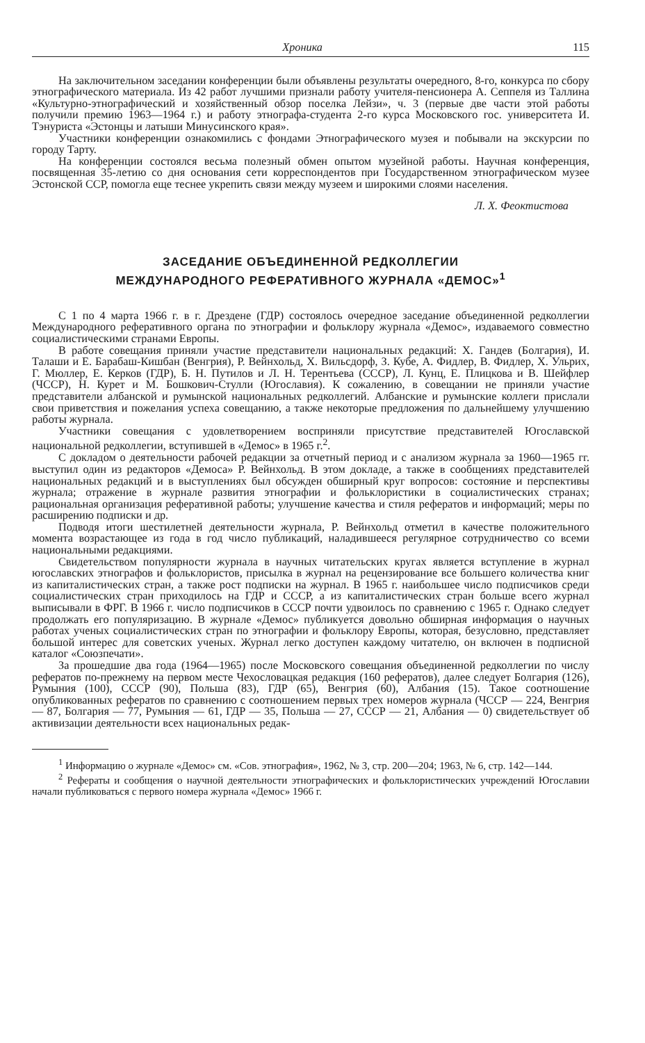Хроника 115
На заключительном заседании конференции были объявлены результаты очередного, 8-го, конкурса по сбору этнографического материала. Из 42 работ лучшими признали работу учителя-пенсионера А. Сеппеля из Таллина «Культурно-этнографический и хозяйственный обзор поселка Лейзи», ч. 3 (первые две части этой работы получили премию 1963—1964 г.) и работу этнографа-студента 2-го курса Московского гос. университета И. Тэнуриста «Эстонцы и латыши Минусинского края».
Участники конференции ознакомились с фондами Этнографического музея и побывали на экскурсии по городу Тарту.
На конференции состоялся весьма полезный обмен опытом музейной работы. Научная конференция, посвященная 35-летию со дня основания сети корреспондентов при Государственном этнографическом музее Эстонской ССР, помогла еще теснее укрепить связи между музеем и широкими слоями населения.
Л. Х. Феоктистова
ЗАСЕДАНИЕ ОБЪЕДИНЕННОЙ РЕДКОЛЛЕГИИ
МЕЖДУНАРОДНОГО РЕФЕРАТИВНОГО ЖУРНАЛА «ДЕМОС»<sup>1</sup>
С 1 по 4 марта 1966 г. в г. Дрездене (ГДР) состоялось очередное заседание объединенной редколлегии Международного реферативного органа по этнографии и фольклору журнала «Демос», издаваемого совместно социалистическими странами Европы.
В работе совещания приняли участие представители национальных редакций: Х. Гандев (Болгария), И. Талаши и Е. Барабаш-Кишбан (Венгрия), Р. Вейнхольд, Х. Вильсдорф, З. Кубе, А. Фидлер, В. Фидлер, Х. Ульрих, Г. Мюллер, Е. Керков (ГДР), Б. Н. Путилов и Л. Н. Терентьева (СССР), Л. Кунц, Е. Плицкова и В. Шейфлер (ЧССР), Н. Курет и М. Бошкович-Стулли (Югославия). К сожалению, в совещании не приняли участие представители албанской и румынской национальных редколлегий. Албанские и румынские коллеги прислали свои приветствия и пожелания успеха совещанию, а также некоторые предложения по дальнейшему улучшению работы журнала.
Участники совещания с удовлетворением восприняли присутствие представителей Югославской национальной редколлегии, вступившей в «Демос» в 1965 г.<sup>2</sup>.
С докладом о деятельности рабочей редакции за отчетный период и с анализом журнала за 1960—1965 гг. выступил один из редакторов «Демоса» Р. Вейнхольд. В этом докладе, а также в сообщениях представителей национальных редакций и в выступлениях был обсужден обширный круг вопросов: состояние и перспективы журнала; отражение в журнале развития этнографии и фольклористики в социалистических странах; рациональная организация реферативной работы; улучшение качества и стиля рефератов и информаций; меры по расширению подписки и др.
Подводя итоги шестилетней деятельности журнала, Р. Вейнхольд отметил в качестве положительного момента возрастающее из года в год число публикаций, наладившееся регулярное сотрудничество со всеми национальными редакциями.
Свидетельством популярности журнала в научных читательских кругах является вступление в журнал югославских этнографов и фольклористов, присылка в журнал на рецензирование все большего количества книг из капиталистических стран, а также рост подписки на журнал. В 1965 г. наибольшее число подписчиков среди социалистических стран приходилось на ГДР и СССР, а из капиталистических стран больше всего журнал выписывали в ФРГ. В 1966 г. число подписчиков в СССР почти удвоилось по сравнению с 1965 г. Однако следует продолжать его популяризацию. В журнале «Демос» публикуется довольно обширная информация о научных работах ученых социалистических стран по этнографии и фольклору Европы, которая, безусловно, представляет большой интерес для советских ученых. Журнал легко доступен каждому читателю, он включен в подписной каталог «Союзпечати».
За прошедшие два года (1964—1965) после Московского совещания объединенной редколлегии по числу рефератов по-прежнему на первом месте Чехословацкая редакция (160 рефератов), далее следует Болгария (126), Румыния (100), СССР (90), Польша (83), ГДР (65), Венгрия (60), Албания (15). Такое соотношение опубликованных рефератов по сравнению с соотношением первых трех номеров журнала (ЧССР — 224, Венгрия — 87, Болгария — 77, Румыния — 61, ГДР — 35, Польша — 27, СССР — 21, Албания — 0) свидетельствует об активизации деятельности всех национальных редак-
<sup>1</sup> Информацию о журнале «Демос» см. «Сов. этнография», 1962, № 3, стр. 200—204; 1963, № 6, стр. 142—144.
<sup>2</sup> Рефераты и сообщения о научной деятельности этнографических и фольклористических учреждений Югославии начали публиковаться с первого номера журнала «Демос» 1966 г.